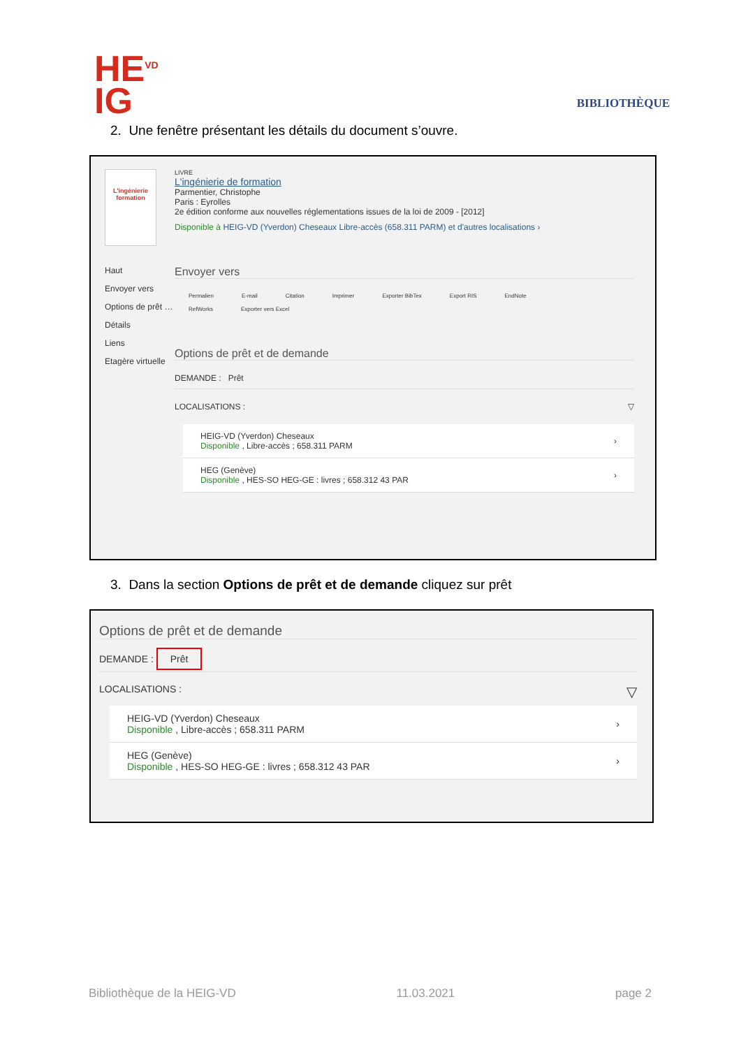HE<sup>VD</sup>
IG
BIBLIOTHÈQUE
2. Une fenêtre présentant les détails du document s’ouvre.
L'ingénierie formation
Haut
Envoyer vers
Options de prêt …
Détails
Liens
Etagère virtuelle
LIVRE
L'ingénierie de formation
Parmentier, Christophe
Paris : Eyrolles
2e édition conforme aux nouvelles réglementations issues de la loi de 2009 - [2012]
Disponible à HEIG-VD (Yverdon) Cheseaux Libre-accès (658.311 PARM) et d'autres localisations ›
Envoyer vers
Permalien E-mail Citation Imprimer Exporter BibTex Export RIS EndNote
RefWorks Exporter vers Excel
Options de prêt et de demande
DEMANDE : Prêt
LOCALISATIONS : ▽
HEIG-VD (Yverdon) Cheseaux
Disponible , Libre-accès ; 658.311 PARM
›
HEG (Genève)
Disponible , HES-SO HEG-GE : livres ; 658.312 43 PAR
›
3. Dans la section Options de prêt et de demande cliquez sur prêt
Options de prêt et de demande
DEMANDE : Prêt
LOCALISATIONS : ▽
HEIG-VD (Yverdon) Cheseaux
Disponible , Libre-accès ; 658.311 PARM
›
HEG (Genève)
Disponible , HES-SO HEG-GE : livres ; 658.312 43 PAR
›
Bibliothèque de la HEIG-VD 11.03.2021 page 2